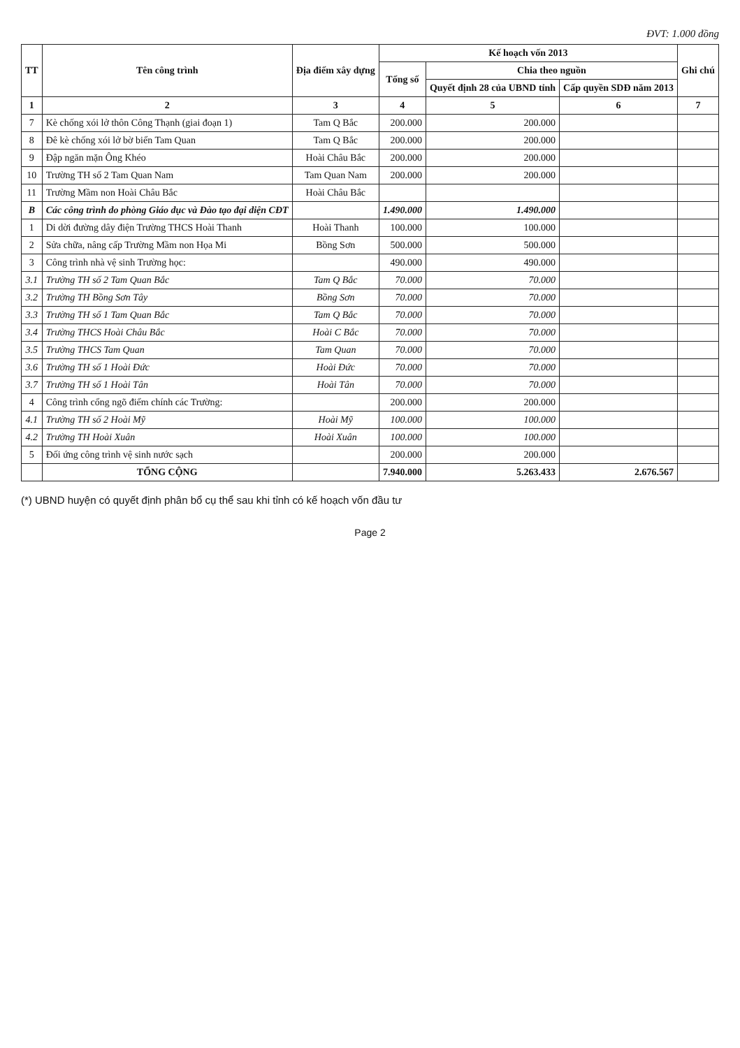ĐVT: 1.000 đồng
| TT | Tên công trình | Địa điểm xây dựng | Kế hoạch vốn 2013 | | | Ghi chú |
| --- | --- | --- | --- | --- | --- | --- |
| | | | Tổng số | Chia theo nguồn | | |
| | | | | Quyết định 28 của UBND tỉnh | Cấp quyền SDĐ năm 2013 | |
| 1 | 2 | 3 | 4 | 5 | 6 | 7 |
| 7 | Kè chống xói lở thôn Công Thạnh (giai đoạn 1) | Tam Q Bắc | 200.000 | 200.000 | | |
| 8 | Đê kè chống xói lở bờ biển Tam Quan | Tam Q Bắc | 200.000 | 200.000 | | |
| 9 | Đập ngăn mặn Ông Khéo | Hoài Châu Bắc | 200.000 | 200.000 | | |
| 10 | Trường TH số 2 Tam Quan Nam | Tam Quan Nam | 200.000 | 200.000 | | |
| 11 | Trường Mầm non Hoài Châu Bắc | Hoài Châu Bắc | | | | |
| B | Các công trình do phòng Giáo dục và Đào tạo đại diện CĐT | | 1.490.000 | 1.490.000 | | |
| 1 | Di dời đường dây điện Trường THCS Hoài Thanh | Hoài Thanh | 100.000 | 100.000 | | |
| 2 | Sửa chữa, nâng cấp Trường Mầm non Họa Mi | Bồng Sơn | 500.000 | 500.000 | | |
| 3 | Công trình nhà vệ sinh Trường học: | | 490.000 | 490.000 | | |
| 3.1 | Trường TH số 2 Tam Quan Bắc | Tam Q Bắc | 70.000 | 70.000 | | |
| 3.2 | Trường TH Bồng Sơn Tây | Bồng Sơn | 70.000 | 70.000 | | |
| 3.3 | Trường TH số 1 Tam Quan Bắc | Tam Q Bắc | 70.000 | 70.000 | | |
| 3.4 | Trường THCS Hoài Châu Bắc | Hoài C Bắc | 70.000 | 70.000 | | |
| 3.5 | Trường THCS Tam Quan | Tam Quan | 70.000 | 70.000 | | |
| 3.6 | Trường TH số 1 Hoài Đức | Hoài Đức | 70.000 | 70.000 | | |
| 3.7 | Trường TH số 1 Hoài Tân | Hoài Tân | 70.000 | 70.000 | | |
| 4 | Công trình cổng ngõ điểm chính các Trường: | | 200.000 | 200.000 | | |
| 4.1 | Trường TH số 2 Hoài Mỹ | Hoài Mỹ | 100.000 | 100.000 | | |
| 4.2 | Trường TH Hoài Xuân | Hoài Xuân | 100.000 | 100.000 | | |
| 5 | Đối ứng công trình vệ sinh nước sạch | | 200.000 | 200.000 | | |
| | TỔNG CỘNG | | 7.940.000 | 5.263.433 | 2.676.567 | |
(*) UBND huyện có quyết định phân bổ cụ thể sau khi tỉnh có kế hoạch vốn đầu tư
Page 2